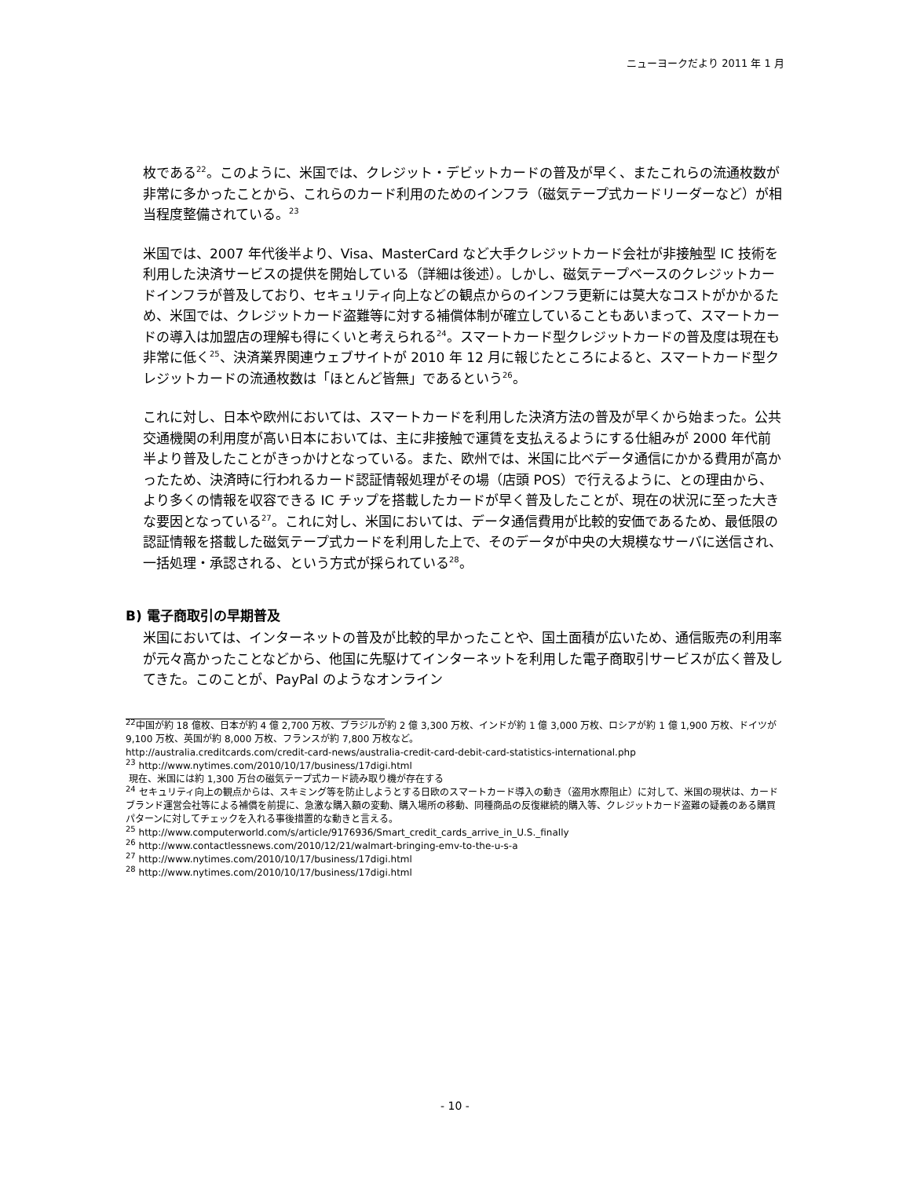ニューヨークだより 2011 年 1 月
枚である<sup>22</sup>。このように、米国では、クレジット・デビットカードの普及が早く、またこれらの流通枚数が非常に多かったことから、これらのカード利用のためのインフラ（磁気テープ式カードリーダーなど）が相当程度整備されている。<sup>23</sup>
米国では、2007 年代後半より、Visa、MasterCard など大手クレジットカード会社が非接触型 IC 技術を利用した決済サービスの提供を開始している（詳細は後述）。しかし、磁気テープベースのクレジットカードインフラが普及しており、セキュリティ向上などの観点からのインフラ更新には莫大なコストがかかるため、米国では、クレジットカード盗難等に対する補償体制が確立していることもあいまって、スマートカードの導入は加盟店の理解も得にくいと考えられる<sup>24</sup>。スマートカード型クレジットカードの普及度は現在も非常に低く<sup>25</sup>、決済業界関連ウェブサイトが 2010 年 12 月に報じたところによると、スマートカード型クレジットカードの流通枚数は「ほとんど皆無」であるという<sup>26</sup>。
これに対し、日本や欧州においては、スマートカードを利用した決済方法の普及が早くから始まった。公共交通機関の利用度が高い日本においては、主に非接触で運賃を支払えるようにする仕組みが 2000 年代前半より普及したことがきっかけとなっている。また、欧州では、米国に比べデータ通信にかかる費用が高かったため、決済時に行われるカード認証情報処理がその場（店頭 POS）で行えるように、との理由から、より多くの情報を収容できる IC チップを搭載したカードが早く普及したことが、現在の状況に至った大きな要因となっている<sup>27</sup>。これに対し、米国においては、データ通信費用が比較的安価であるため、最低限の認証情報を搭載した磁気テープ式カードを利用した上で、そのデータが中央の大規模なサーバに送信され、一括処理・承認される、という方式が採られている<sup>28</sup>。
B) 電子商取引の早期普及
米国においては、インターネットの普及が比較的早かったことや、国土面積が広いため、通信販売の利用率が元々高かったことなどから、他国に先駆けてインターネットを利用した電子商取引サービスが広く普及してきた。このことが、PayPal のようなオンライン
<sup>22</sup> 中国が約 18 億枚、日本が約 4 億 2,700 万枚、ブラジルが約 2 億 3,300 万枚、インドが約 1 億 3,000 万枚、ロシアが約 1 億 1,900 万枚、ドイツが 9,100 万枚、英国が約 8,000 万枚、フランスが約 7,800 万枚など。
http://australia.creditcards.com/credit-card-news/australia-credit-card-debit-card-statistics-international.php
<sup>23</sup> http://www.nytimes.com/2010/10/17/business/17digi.html
現在、米国には約 1,300 万台の磁気テープ式カード読み取り機が存在する
<sup>24</sup> セキュリティ向上の観点からは、スキミング等を防止しようとする日欧のスマートカード導入の動き（盗用水際阻止）に対して、米国の現状は、カードブランド運営会社等による補償を前提に、急激な購入額の変動、購入場所の移動、同種商品の反復継続的購入等、クレジットカード盗難の疑義のある購買パターンに対してチェックを入れる事後措置的な動きと言える。
<sup>25</sup> http://www.computerworld.com/s/article/9176936/Smart_credit_cards_arrive_in_U.S._finally
<sup>26</sup> http://www.contactlessnews.com/2010/12/21/walmart-bringing-emv-to-the-u-s-a
<sup>27</sup> http://www.nytimes.com/2010/10/17/business/17digi.html
<sup>28</sup> http://www.nytimes.com/2010/10/17/business/17digi.html
- 10 -